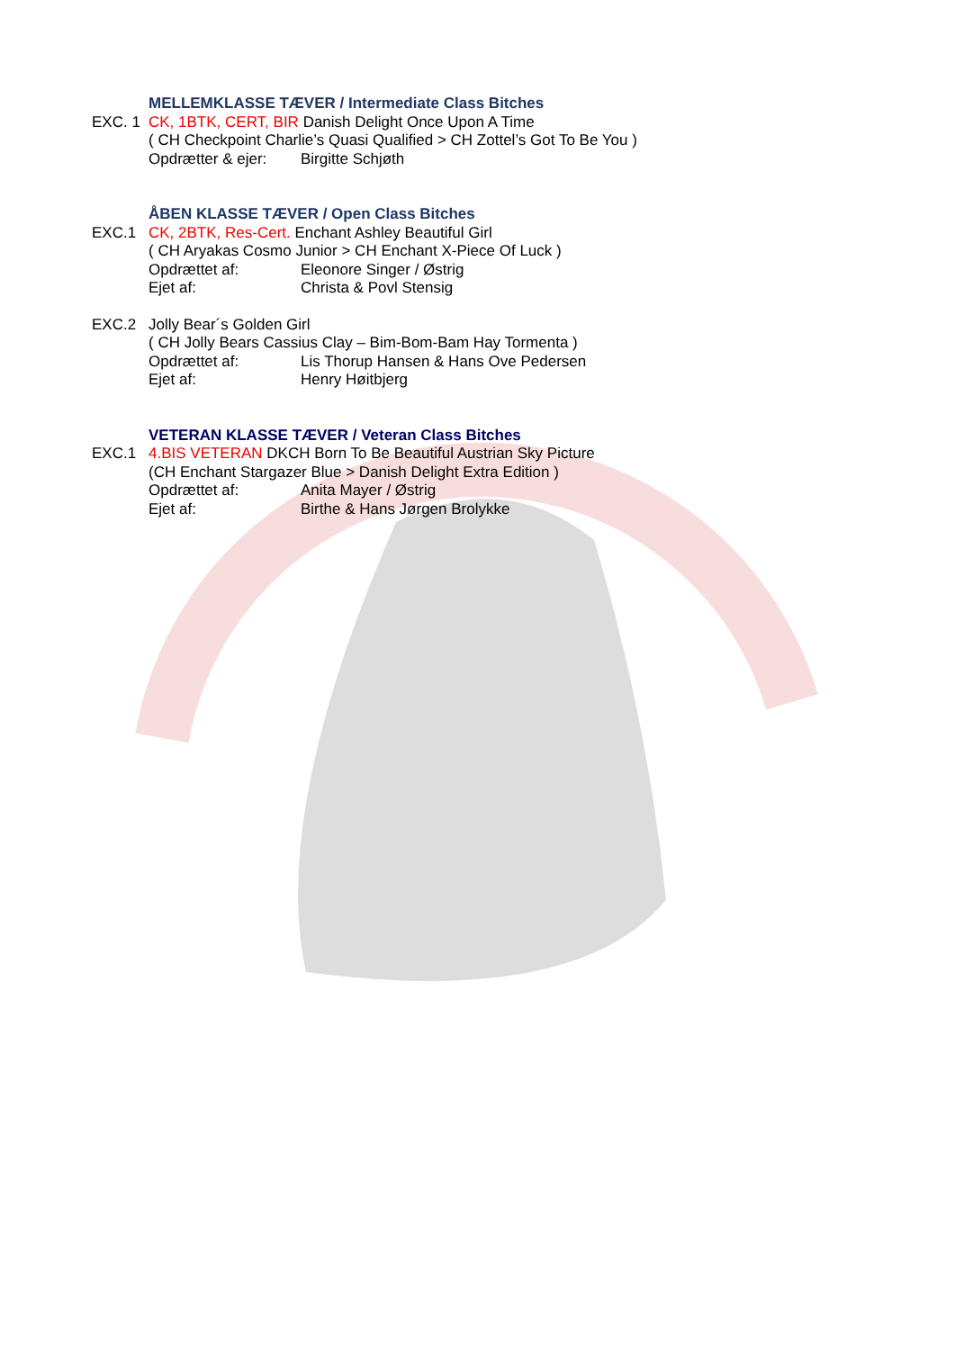MELLEMKLASSE TÆVER / Intermediate Class Bitches
EXC. 1 CK, 1BTK, CERT, BIR Danish Delight Once Upon A Time
( CH Checkpoint Charlie’s Quasi Qualified > CH Zottel’s Got To Be You )
Opdrætter & ejer: Birgitte Schjøth
ÅBEN KLASSE TÆVER / Open Class Bitches
EXC.1 CK, 2BTK, Res-Cert. Enchant Ashley Beautiful Girl
( CH Aryakas Cosmo Junior > CH Enchant X-Piece Of Luck )
Opdrættet af: Eleonore Singer / Østrig
Ejet af: Christa & Povl Stensig
EXC.2 Jolly Bear´s Golden Girl
( CH Jolly Bears Cassius Clay – Bim-Bom-Bam Hay Tormenta )
Opdrættet af: Lis Thorup Hansen & Hans Ove Pedersen
Ejet af: Henry Høitbjerg
VETERAN KLASSE TÆVER / Veteran Class Bitches
EXC.1 4.BIS VETERAN DKCH Born To Be Beautiful Austrian Sky Picture
(CH Enchant Stargazer Blue > Danish Delight Extra Edition )
Opdrættet af: Anita Mayer / Østrig
Ejet af: Birthe & Hans Jørgen Brolykke